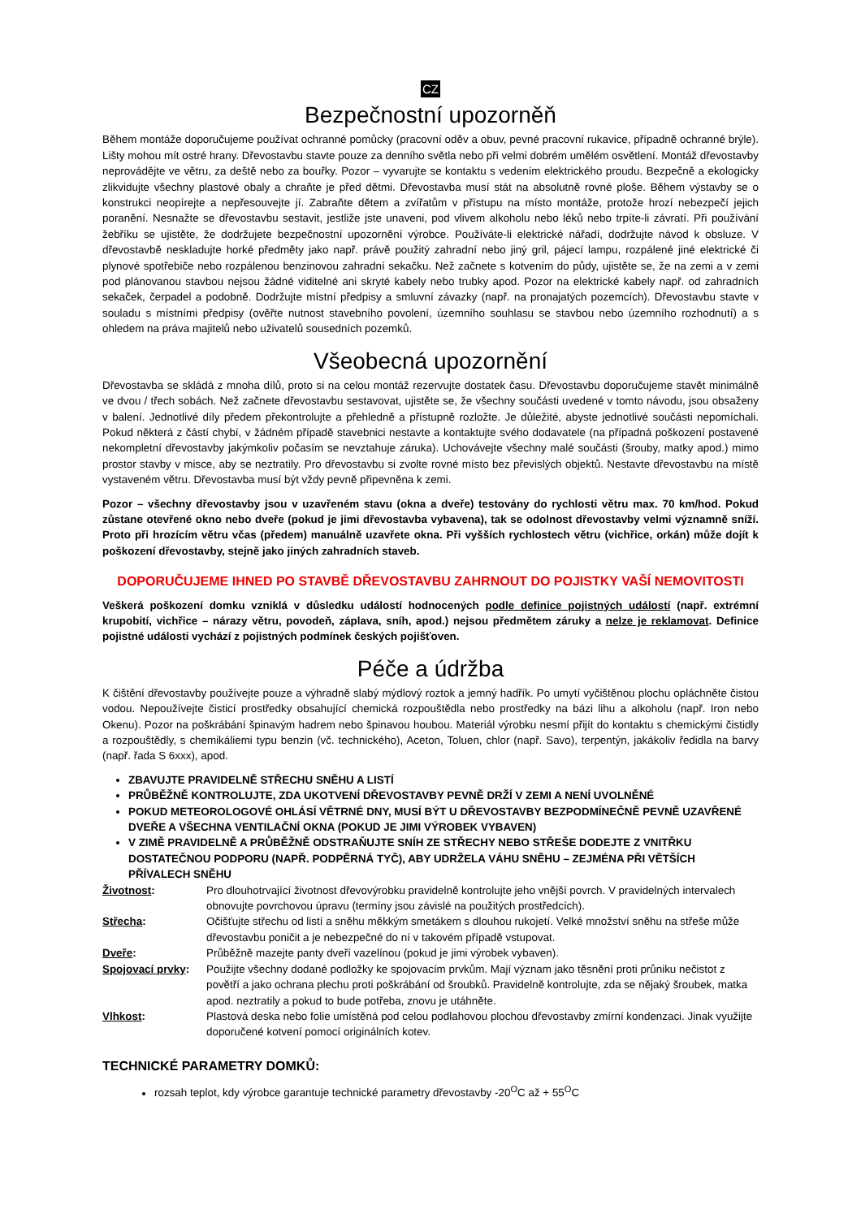CZ
Bezpečnostní upozorněň
Během montáže doporučujeme používat ochranné pomůcky (pracovní oděv a obuv, pevné pracovní rukavice, případně ochranné brýle). Lišty mohou mít ostré hrany. Dřevostavbu stavte pouze za denního světla nebo při velmi dobrém umělém osvětlení. Montáž dřevostavby neprovádějte ve větru, za deště nebo za bouřky. Pozor – vyvarujte se kontaktu s vedením elektrického proudu. Bezpečně a ekologicky zlikvidujte všechny plastové obaly a chraňte je před dětmi. Dřevostavba musí stát na absolutně rovné ploše. Během výstavby se o konstrukci neopírejte a nepřesouvejte jí. Zabraňte dětem a zvířatům v přístupu na místo montáže, protože hrozí nebezpečí jejich poranění. Nesnažte se dřevostavbu sestavit, jestliže jste unaveni, pod vlivem alkoholu nebo léků nebo trpíte-li závratí. Při používání žebříku se ujistěte, že dodržujete bezpečnostní upozornění výrobce. Používáte-li elektrické nářadí, dodržujte návod k obsluze. V dřevostavbě neskladujte horké předměty jako např. právě použitý zahradní nebo jiný gril, pájecí lampu, rozpálené jiné elektrické či plynové spotřebiče nebo rozpálenou benzinovou zahradní sekačku. Než začnete s kotvením do půdy, ujistěte se, že na zemi a v zemi pod plánovanou stavbou nejsou žádné viditelné ani skryté kabely nebo trubky apod. Pozor na elektrické kabely např. od zahradních sekaček, čerpadel a podobně. Dodržujte místní předpisy a smluvní závazky (např. na pronajatých pozemcích). Dřevostavbu stavte v souladu s místními předpisy (ověřte nutnost stavebního povolení, územního souhlasu se stavbou nebo územního rozhodnutí) a s ohledem na práva majitelů nebo uživatelů sousedních pozemků.
Všeobecná upozornění
Dřevostavba se skládá z mnoha dílů, proto si na celou montáž rezervujte dostatek času. Dřevostavbu doporučujeme stavět minimálně ve dvou / třech sobách. Než začnete dřevostavbu sestavovat, ujistěte se, že všechny součásti uvedené v tomto návodu, jsou obsaženy v balení. Jednotlivé díly předem překontrolujte a přehledně a přístupně rozložte. Je důležité, abyste jednotlivé součásti nepomíchali. Pokud některá z částí chybí, v žádném případě stavebnici nestavte a kontaktujte svého dodavatele (na případná poškození postavené nekompletní dřevostavby jakýmkoliv počasím se nevztahuje záruka). Uchovávejte všechny malé součásti (šrouby, matky apod.) mimo prostor stavby v misce, aby se neztratily. Pro dřevostavbu si zvolte rovné místo bez převislých objektů. Nestavte dřevostavbu na místě vystaveném větru. Dřevostavba musí být vždy pevně připevněna k zemi.
Pozor – všechny dřevostavby jsou v uzavřeném stavu (okna a dveře) testovány do rychlosti větru max. 70 km/hod. Pokud zůstane otevřené okno nebo dveře (pokud je jimi dřevostavba vybavena), tak se odolnost dřevostavby velmi významně sníží. Proto při hrozícím větru včas (předem) manuálně uzavřete okna. Při vyšších rychlostech větru (vichřice, orkán) může dojít k poškození dřevostavby, stejně jako jiných zahradních staveb.
DOPORUČUJEME IHNED PO STAVBĚ DŘEVOSTAVBU ZAHRNOUT DO POJISTKY VAŠÍ NEMOVITOSTI
Veškerá poškození domku vzniklá v důsledku událostí hodnocených podle definice pojistných událostí (např. extrémní krupobití, vichřice – nárazy větru, povodeň, záplava, sníh, apod.) nejsou předmětem záruky a nelze je reklamovat. Definice pojistné události vychází z pojistných podmínek českých pojišťoven.
Péče a údržba
K čištění dřevostavby používejte pouze a výhradně slabý mýdlový roztok a jemný hadřík. Po umytí vyčištěnou plochu opláchněte čistou vodou. Nepoužívejte čisticí prostředky obsahující chemická rozpouštědla nebo prostředky na bázi lihu a alkoholu (např. Iron nebo Okenu). Pozor na poškrábání špinavým hadrem nebo špinavou houbou. Materiál výrobku nesmí přijít do kontaktu s chemickými čistidly a rozpouštědly, s chemikáliemi typu benzin (vč. technického), Aceton, Toluen, chlor (např. Savo), terpentýn, jakákoliv ředidla na barvy (např. řada S 6xxx), apod.
ZBAVUJTE PRAVIDELNĚ STŘECHU SNĚHU A LISTÍ
PRŮBĚŽNĚ KONTROLUJTE, ZDA UKOTVENÍ DŘEVOSTAVBY PEVNĚ DRŽÍ V ZEMI A NENÍ UVOLNĚNÉ
POKUD METEOROLOGOVÉ OHLÁSÍ VĚTRNÉ DNY, MUSÍ BÝT U DŘEVOSTAVBY BEZPODMÍNEČNĚ PEVNĚ UZAVŘENÉ DVEŘE A VŠECHNA VENTILAČNÍ OKNA (POKUD JE JIMI VÝROBEK VYBAVEN)
V ZIMĚ PRAVIDELNĚ A PRŮBĚŽNĚ ODSTRAŇUJTE SNÍH ZE STŘECHY NEBO STŘEŠE DODEJTE Z VNITŘKU DOSTATEČNOU PODPORU (NAPŘ. PODPĚRNÁ TYČ), ABY UDRŽELA VÁHU SNĚHU – ZEJMÉNA PŘI VĚTŠÍCH PŘÍVALECH SNĚHU
| Životnost : | Pro dlouhotrvající životnost dřevovýrobku pravidelně kontrolujte jeho vnější povrch. V pravidelných intervalech obnovujte povrchovou úpravu (termíny jsou závislé na použitých prostředcích). |
| Střecha : | Očišťujte střechu od listí a sněhu měkkým smetákem s dlouhou rukojetí. Velké množství sněhu na střeše může dřevostavbu poničit a je nebezpečné do ní v takovém případě vstupovat. |
| Dveře : | Průběžně mazejte panty dveří vazelínou (pokud je jimi výrobek vybaven). |
| Spojovací prvky : | Použijte všechny dodané podložky ke spojovacím prvkům. Mají význam jako těsnění proti průniku nečistot z povětří a jako ochrana plechu proti poškrábání od šroubků. Pravidelně kontrolujte, zda se nějaký šroubek, matka apod. neztratily a pokud to bude potřeba, znovu je utáhněte. |
| Vlhkost : | Plastová deska nebo folie umístěná pod celou podlahovou plochou dřevostavby zmírní kondenzaci. Jinak využijte doporučené kotvení pomocí originálních kotev. |
TECHNICKÉ PARAMETRY DOMKŮ:
rozsah teplot, kdy výrobce garantuje technické parametry dřevostavby -20<sup>O</sup>C až + 55<sup>O</sup>C